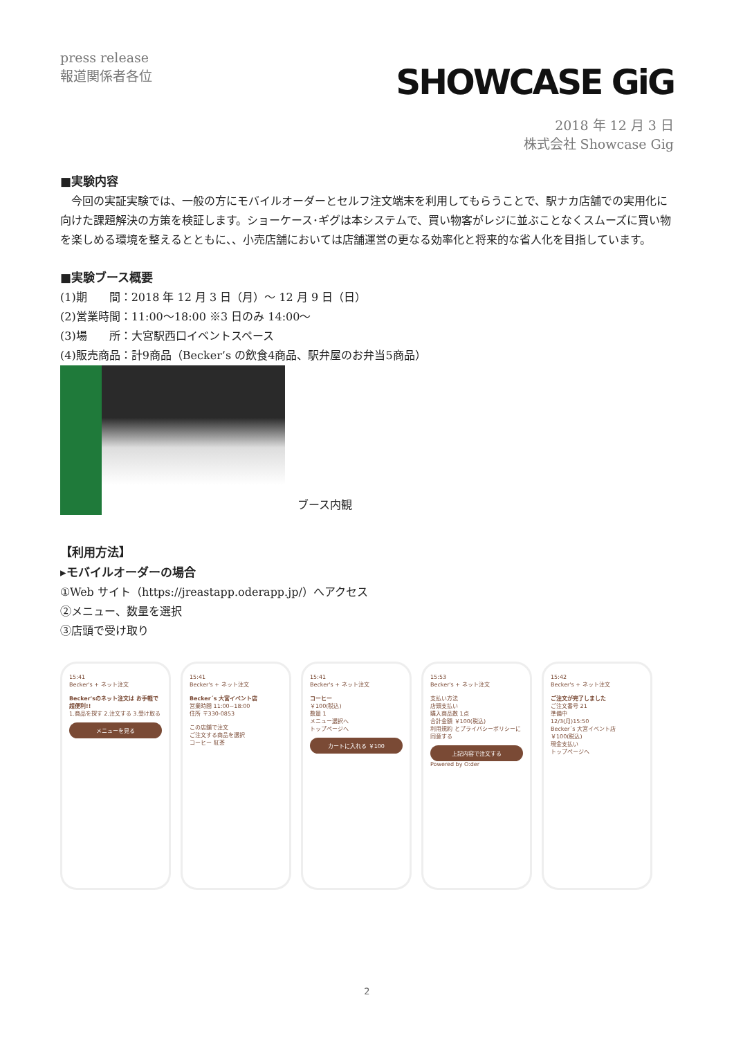press release
報道関係者各位
SHOWCASE GiG
2018 年 12 月 3 日
株式会社 Showcase Gig
■実験内容
　今回の実証実験では、一般の方にモバイルオーダーとセルフ注文端末を利用してもらうことで、駅ナカ店舗での実用化に向けた課題解決の方策を検証します。ショーケース･ギグは本システムで、買い物客がレジに並ぶことなくスムーズに買い物を楽しめる環境を整えるとともに、、小売店舗においては店舗運営の更なる効率化と将来的な省人化を目指しています。
■実験ブース概要
(1)期　　間：2018 年 12 月 3 日（月）～ 12 月 9 日（日）
(2)営業時間：11:00～18:00 ※3 日のみ 14:00～
(3)場　　所：大宮駅西口イベントスペース
(4)販売商品：計9商品（Becker’s の飲食4商品、駅弁屋のお弁当5商品）
ブース内観
【利用方法】
▸モバイルオーダーの場合
①Web サイト（https://jreastapp.oderapp.jp/）へアクセス
②メニュー、数量を選択
③店頭で受け取り
15:41
Becker's + ネット注文
Becker'sのネット注文は お手軽で超便利!!
1.商品を探す 2.注文する 3.受け取る
メニューを見る
15:41
Becker's + ネット注文
Becker´s 大宮イベント店
営業時間 11:00~18:00
住所 〒330-0853
この店舗で注文
ご注文する商品を選択
コーヒー 紅茶
15:41
Becker's + ネット注文
コーヒー
￥100(税込)
数量 1
メニュー選択へ
トップページへ
カートに入れる ￥100
15:53
Becker's + ネット注文
支払い方法
店頭支払い
購入商品数 1点
合計金額 ￥100(税込)
利用規約 とプライバシーポリシーに同意する
上記内容で注文する
Powered by O:der
15:42
Becker's + ネット注文
ご注文が完了しました
ご注文番号 21
準備中
12/3(月)15:50
Becker´s 大宮イベント店
￥100(税込)
現金支払い
トップページへ
2